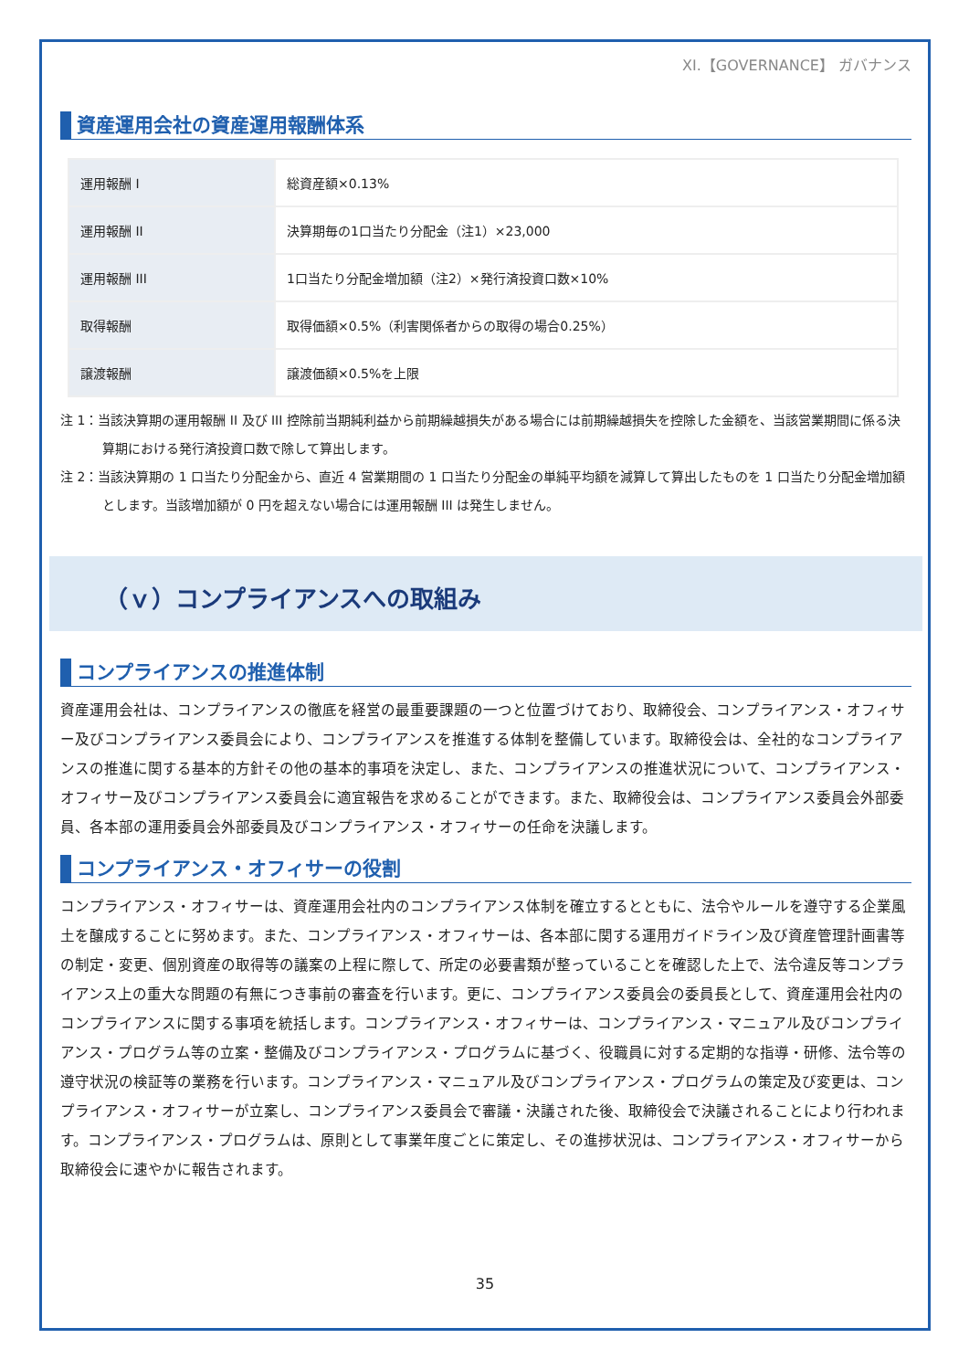XI.【GOVERNANCE】 ガバナンス
資産運用会社の資産運用報酬体系
| 運用報酬 I | 総資産額×0.13% |
| 運用報酬 II | 決算期毎の1口当たり分配金（注1）×23,000 |
| 運用報酬 III | 1口当たり分配金増加額（注2）×発行済投資口数×10% |
| 取得報酬 | 取得価額×0.5%（利害関係者からの取得の場合0.25%） |
| 譲渡報酬 | 譲渡価額×0.5%を上限 |
注 1：当該決算期の運用報酬 II 及び III 控除前当期純利益から前期繰越損失がある場合には前期繰越損失を控除した金額を、当該営業期間に係る決算期における発行済投資口数で除して算出します。
注 2：当該決算期の 1 口当たり分配金から、直近 4 営業期間の 1 口当たり分配金の単純平均額を減算して算出したものを 1 口当たり分配金増加額とします。当該増加額が 0 円を超えない場合には運用報酬 III は発生しません。
（ｖ）コンプライアンスへの取組み
コンプライアンスの推進体制
資産運用会社は、コンプライアンスの徹底を経営の最重要課題の一つと位置づけており、取締役会、コンプライアンス・オフィサー及びコンプライアンス委員会により、コンプライアンスを推進する体制を整備しています。取締役会は、全社的なコンプライアンスの推進に関する基本的方針その他の基本的事項を決定し、また、コンプライアンスの推進状況について、コンプライアンス・オフィサー及びコンプライアンス委員会に適宜報告を求めることができます。また、取締役会は、コンプライアンス委員会外部委員、各本部の運用委員会外部委員及びコンプライアンス・オフィサーの任命を決議します。
コンプライアンス・オフィサーの役割
コンプライアンス・オフィサーは、資産運用会社内のコンプライアンス体制を確立するとともに、法令やルールを遵守する企業風土を醸成することに努めます。また、コンプライアンス・オフィサーは、各本部に関する運用ガイドライン及び資産管理計画書等の制定・変更、個別資産の取得等の議案の上程に際して、所定の必要書類が整っていることを確認した上で、法令違反等コンプライアンス上の重大な問題の有無につき事前の審査を行います。更に、コンプライアンス委員会の委員長として、資産運用会社内のコンプライアンスに関する事項を統括します。コンプライアンス・オフィサーは、コンプライアンス・マニュアル及びコンプライアンス・プログラム等の立案・整備及びコンプライアンス・プログラムに基づく、役職員に対する定期的な指導・研修、法令等の遵守状況の検証等の業務を行います。コンプライアンス・マニュアル及びコンプライアンス・プログラムの策定及び変更は、コンプライアンス・オフィサーが立案し、コンプライアンス委員会で審議・決議された後、取締役会で決議されることにより行われます。コンプライアンス・プログラムは、原則として事業年度ごとに策定し、その進捗状況は、コンプライアンス・オフィサーから取締役会に速やかに報告されます。
35